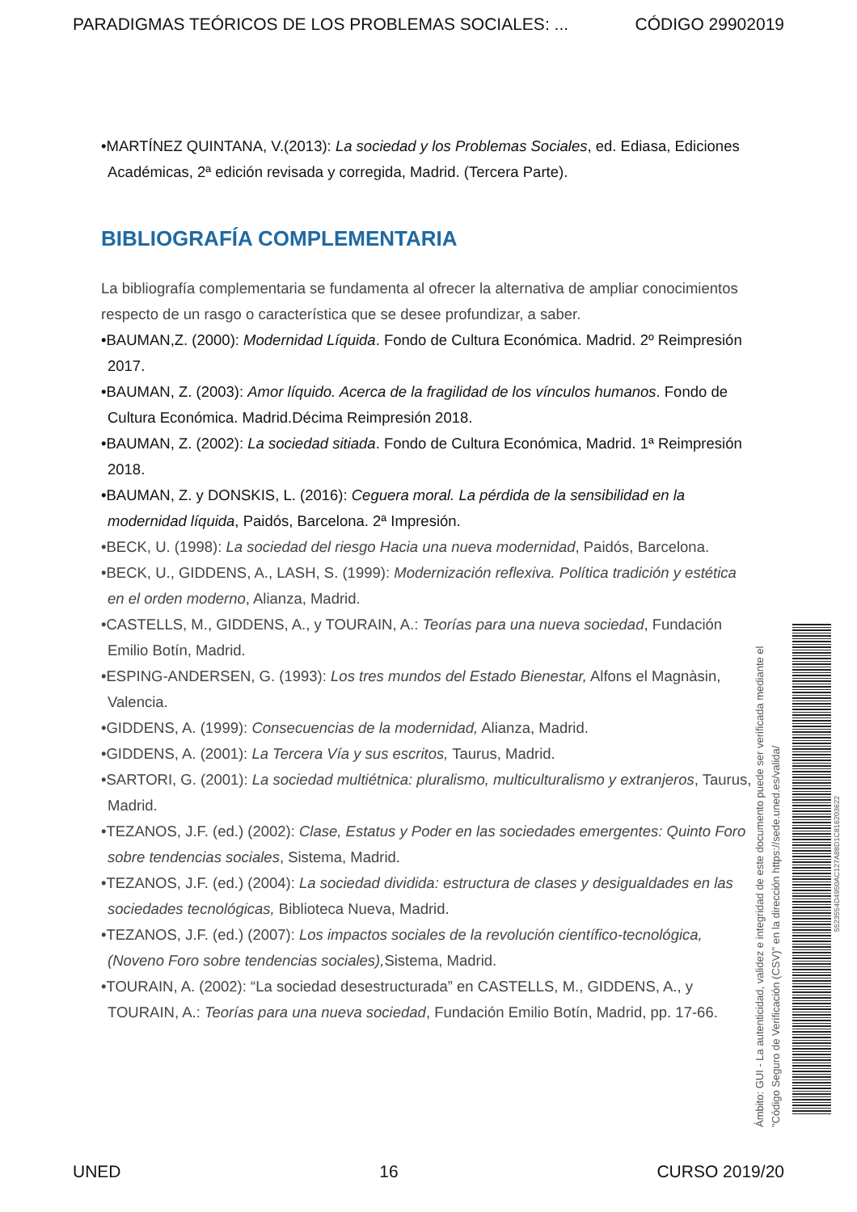PARADIGMAS TEÓRICOS DE LOS PROBLEMAS SOCIALES: ... CÓDIGO 29902019
•MARTÍNEZ QUINTANA, V.(2013): La sociedad y los Problemas Sociales, ed. Ediasa, Ediciones Académicas, 2ª edición revisada y corregida, Madrid. (Tercera Parte).
BIBLIOGRAFÍA COMPLEMENTARIA
La bibliografía complementaria se fundamenta al ofrecer la alternativa de ampliar conocimientos respecto de un rasgo o característica que se desee profundizar, a saber.
•BAUMAN,Z. (2000): Modernidad Líquida. Fondo de Cultura Económica. Madrid. 2º Reimpresión 2017.
•BAUMAN, Z. (2003): Amor líquido. Acerca de la fragilidad de los vínculos humanos. Fondo de Cultura Económica. Madrid.Décima Reimpresión 2018.
•BAUMAN, Z. (2002): La sociedad sitiada. Fondo de Cultura Económica, Madrid. 1ª Reimpresión 2018.
•BAUMAN, Z. y DONSKIS, L. (2016): Ceguera moral. La pérdida de la sensibilidad en la modernidad líquida, Paidós, Barcelona. 2ª Impresión.
•BECK, U. (1998): La sociedad del riesgo Hacia una nueva modernidad, Paidós, Barcelona.
•BECK, U., GIDDENS, A., LASH, S. (1999): Modernización reflexiva. Política tradición y estética en el orden moderno, Alianza, Madrid.
•CASTELLS, M., GIDDENS, A., y TOURAIN, A.: Teorías para una nueva sociedad, Fundación Emilio Botín, Madrid.
•ESPING-ANDERSEN, G. (1993): Los tres mundos del Estado Bienestar, Alfons el Magnàsin, Valencia.
•GIDDENS, A. (1999): Consecuencias de la modernidad, Alianza, Madrid.
•GIDDENS, A. (2001): La Tercera Vía y sus escritos, Taurus, Madrid.
•SARTORI, G. (2001): La sociedad multiétnica: pluralismo, multiculturalismo y extranjeros, Taurus, Madrid.
•TEZANOS, J.F. (ed.) (2002): Clase, Estatus y Poder en las sociedades emergentes: Quinto Foro sobre tendencias sociales, Sistema, Madrid.
•TEZANOS, J.F. (ed.) (2004): La sociedad dividida: estructura de clases y desigualdades en las sociedades tecnológicas, Biblioteca Nueva, Madrid.
•TEZANOS, J.F. (ed.) (2007): Los impactos sociales de la revolución científico-tecnológica, (Noveno Foro sobre tendencias sociales), Sistema, Madrid.
•TOURAIN, A. (2002): “La sociedad desestructurada” en CASTELLS, M., GIDDENS, A., y TOURAIN, A.: Teorías para una nueva sociedad, Fundación Emilio Botín, Madrid, pp. 17-66.
Ámbito: GUI - La autenticidad, validez e integridad de este documento puede ser verificada mediante el "Código Seguro de Verificación (CSV)" en la dirección https://sede.uned.es/valida/
5523554D4950AC127A88D1C816203622
UNED 16 CURSO 2019/20